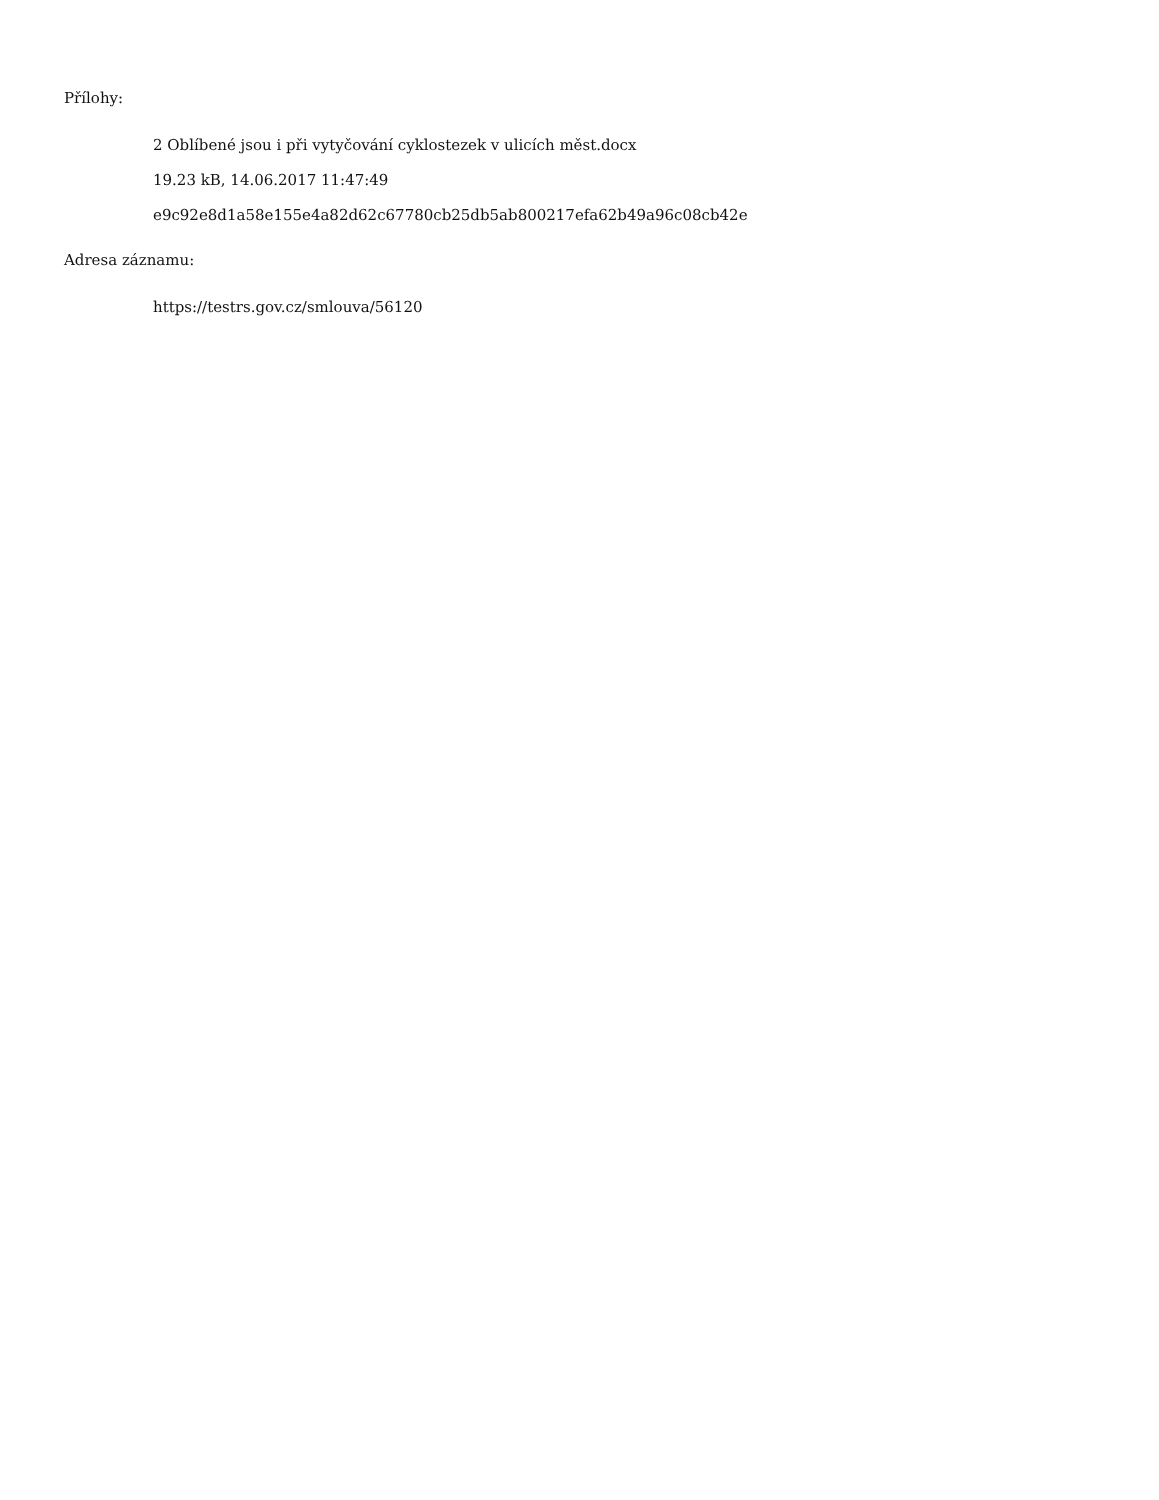Přílohy:
2 Oblíbené jsou i při vytyčování cyklostezek v ulicích měst.docx
19.23 kB, 14.06.2017 11:47:49
e9c92e8d1a58e155e4a82d62c67780cb25db5ab800217efa62b49a96c08cb42e
Adresa záznamu:
https://testrs.gov.cz/smlouva/56120